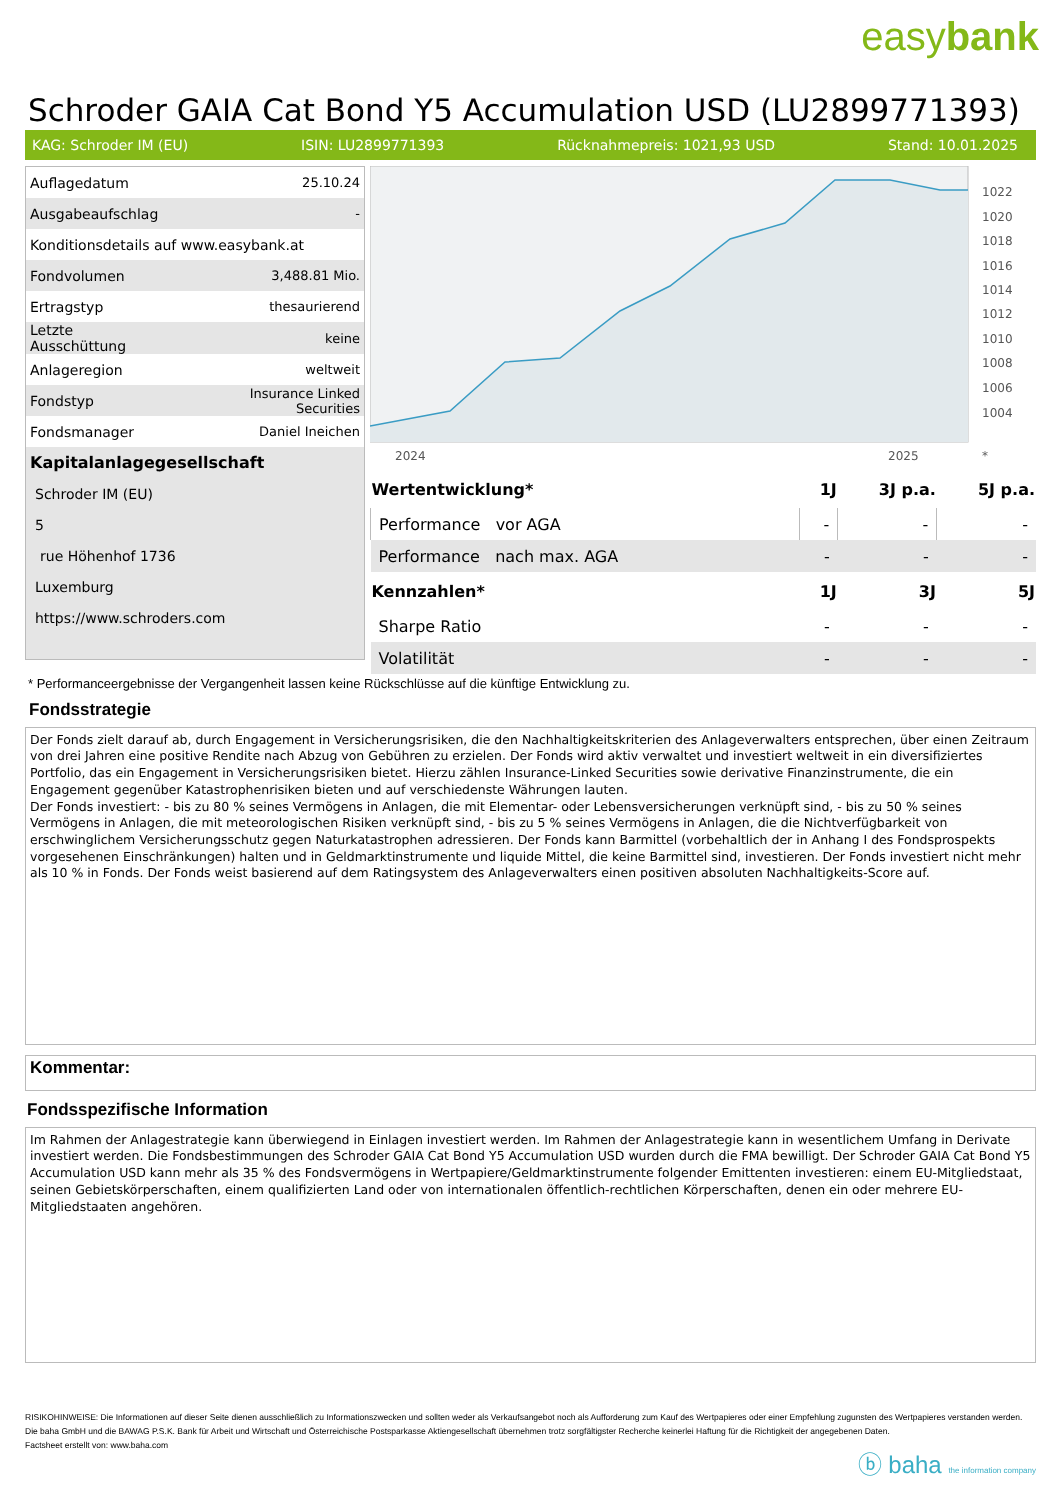easybank
Schroder GAIA Cat Bond Y5 Accumulation USD (LU2899771393)
KAG: Schroder IM (EU) ISIN: LU2899771393 Rücknahmepreis: 1021,93 USD Stand: 10.01.2025
| Auflagedatum | 25.10.24 |
| Ausgabeaufschlag | - |
| Konditionsdetails auf www.easybank.at | |
| Fondvolumen | 3,488.81 Mio. |
| Ertragstyp | thesaurierend |
| Letzte Ausschüttung | keine |
| Anlageregion | weltweit |
| Fondstyp | Insurance Linked Securities |
| Fondsmanager | Daniel Ineichen |
| Kapitalanlagegesellschaft | |
| Schroder IM (EU) | |
| 5 | |
| rue Höhenhof 1736 | |
| Luxemburg | |
| https://www.schroders.com | |
1022
1020
1018
1016
1014
1012
1010
1008
1006
1004
2024
2025
*
| Wertentwicklung* | 1J | 3J p.a. | 5J p.a. |
| --- | --- | --- | --- |
| Performance vor AGA | - | - | - |
| Performance nach max. AGA | - | - | - |
| Kennzahlen* | 1J | 3J | 5J |
| Sharpe Ratio | - | - | - |
| Volatilität | - | - | - |
* Performanceergebnisse der Vergangenheit lassen keine Rückschlüsse auf die künftige Entwicklung zu.
Fondsstrategie
Der Fonds zielt darauf ab, durch Engagement in Versicherungsrisiken, die den Nachhaltigkeitskriterien des Anlageverwalters entsprechen, über einen Zeitraum von drei Jahren eine positive Rendite nach Abzug von Gebühren zu erzielen. Der Fonds wird aktiv verwaltet und investiert weltweit in ein diversifiziertes Portfolio, das ein Engagement in Versicherungsrisiken bietet. Hierzu zählen Insurance-Linked Securities sowie derivative Finanzinstrumente, die ein Engagement gegenüber Katastrophenrisiken bieten und auf verschiedenste Währungen lauten.
Der Fonds investiert: - bis zu 80 % seines Vermögens in Anlagen, die mit Elementar- oder Lebensversicherungen verknüpft sind, - bis zu 50 % seines Vermögens in Anlagen, die mit meteorologischen Risiken verknüpft sind, - bis zu 5 % seines Vermögens in Anlagen, die die Nichtverfügbarkeit von erschwinglichem Versicherungsschutz gegen Naturkatastrophen adressieren. Der Fonds kann Barmittel (vorbehaltlich der in Anhang I des Fondsprospekts vorgesehenen Einschränkungen) halten und in Geldmarktinstrumente und liquide Mittel, die keine Barmittel sind, investieren. Der Fonds investiert nicht mehr als 10 % in Fonds. Der Fonds weist basierend auf dem Ratingsystem des Anlageverwalters einen positiven absoluten Nachhaltigkeits-Score auf.
Kommentar:
Fondsspezifische Information
Im Rahmen der Anlagestrategie kann überwiegend in Einlagen investiert werden. Im Rahmen der Anlagestrategie kann in wesentlichem Umfang in Derivate investiert werden. Die Fondsbestimmungen des Schroder GAIA Cat Bond Y5 Accumulation USD wurden durch die FMA bewilligt. Der Schroder GAIA Cat Bond Y5 Accumulation USD kann mehr als 35 % des Fondsvermögens in Wertpapiere/Geldmarktinstrumente folgender Emittenten investieren: einem EU-Mitgliedstaat, seinen Gebietskörperschaften, einem qualifizierten Land oder von internationalen öffentlich-rechtlichen Körperschaften, denen ein oder mehrere EU-Mitgliedstaaten angehören.
RISIKOHINWEISE: Die Informationen auf dieser Seite dienen ausschließlich zu Informationszwecken und sollten weder als Verkaufsangebot noch als Aufforderung zum Kauf des Wertpapieres oder einer Empfehlung zugunsten des Wertpapieres verstanden werden. Die baha GmbH und die BAWAG P.S.K. Bank für Arbeit und Wirtschaft und Österreichische Postsparkasse Aktiengesellschaft übernehmen trotz sorgfältigster Recherche keinerlei Haftung für die Richtigkeit der angegebenen Daten.
Factsheet erstellt von: www.baha.com
ⓑ baha the information company